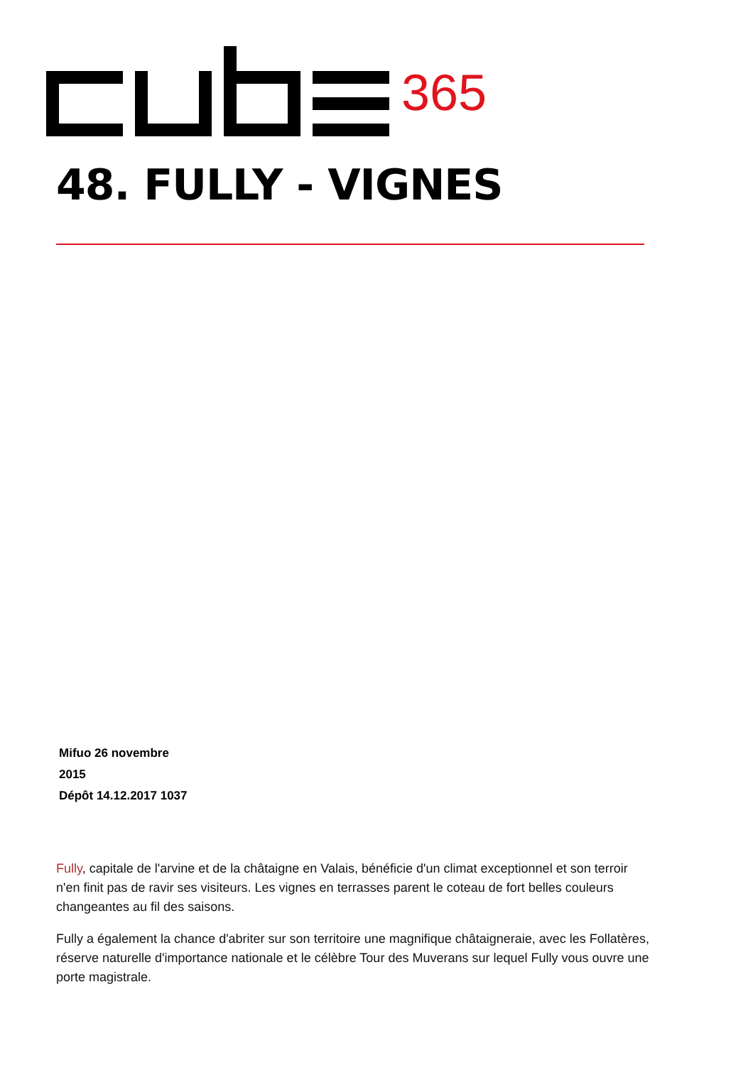365
48. FULLY - VIGNES
Mifuo 26 novembre
2015
Dépôt 14.12.2017 1037
Fully, capitale de l'arvine et de la châtaigne en Valais, bénéficie d'un climat exceptionnel et son terroir n'en finit pas de ravir ses visiteurs. Les vignes en terrasses parent le coteau de fort belles couleurs changeantes au fil des saisons.
Fully a également la chance d'abriter sur son territoire une magnifique châtaigneraie, avec les Follatères, réserve naturelle d'importance nationale et le célèbre Tour des Muverans sur lequel Fully vous ouvre une porte magistrale.